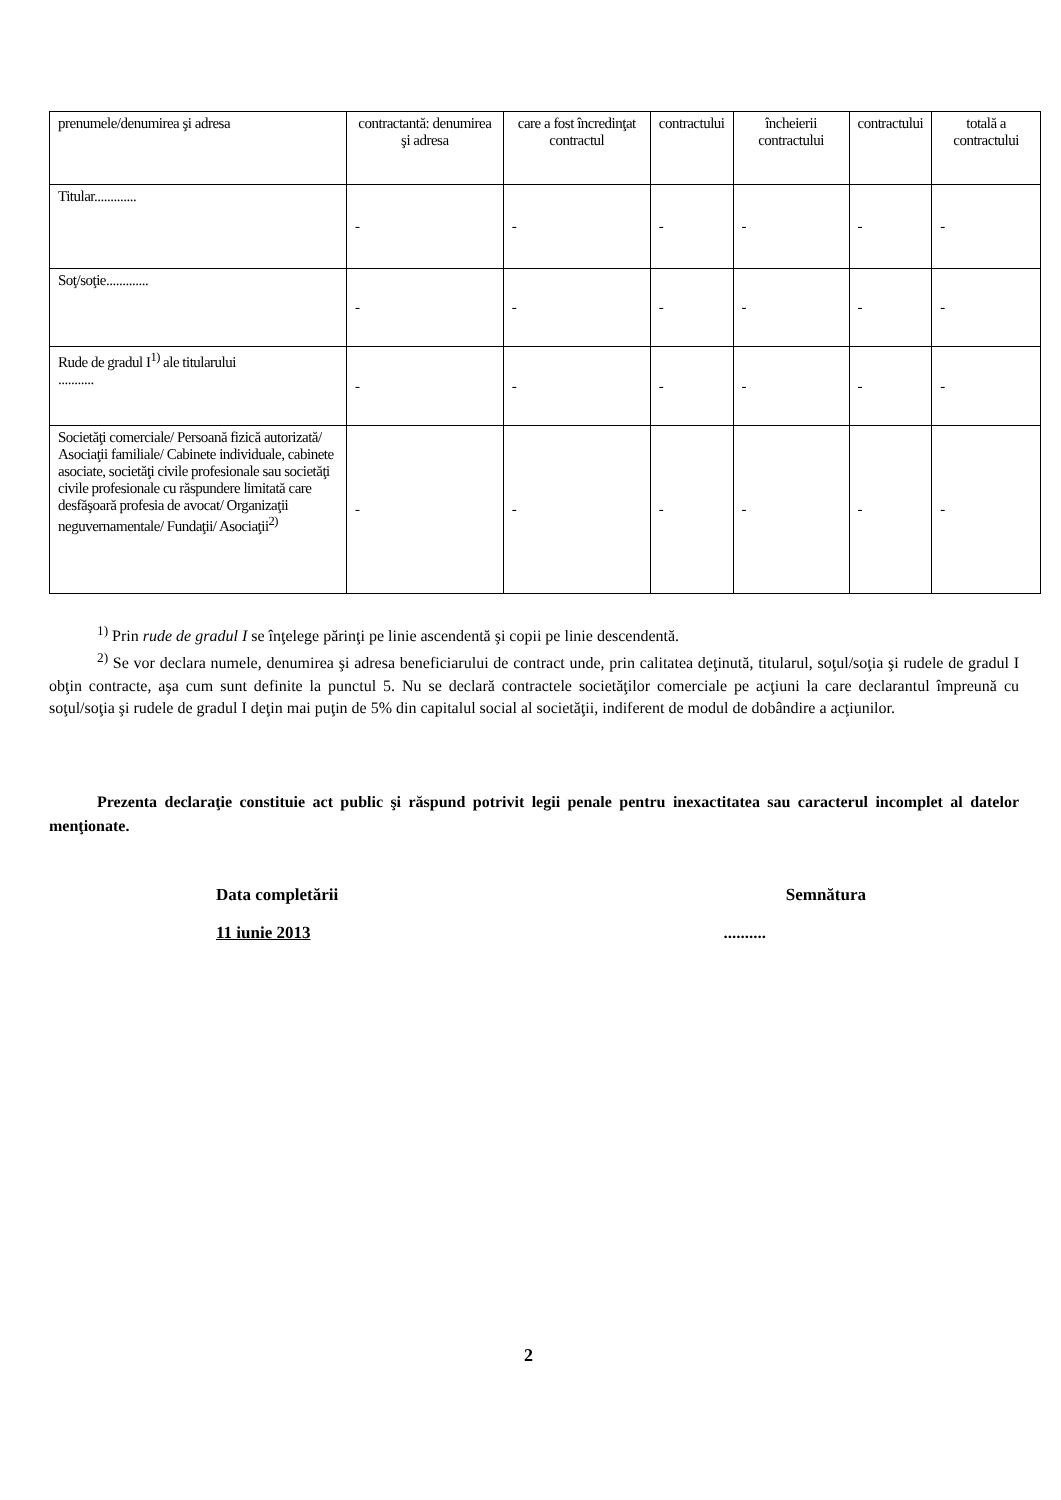| prenumele/denumirea şi adresa | contractantă: denumirea şi adresa | care a fost încredinţat contractul | contractului | încheierii contractului | contractului | totală a contractului |
| Titular............. | - | - | - | - | - | - |
| Soţ/soţie............. | - | - | - | - | - | - |
| Rude de gradul I<sup>1)</sup> ale titularului ........... | - | - | - | - | - | - |
| Societăţi comerciale/ Persoană fizică autorizată/ Asociaţii familiale/ Cabinete individuale, cabinete asociate, societăţi civile profesionale sau societăţi civile profesionale cu răspundere limitată care desfăşoară profesia de avocat/ Organizaţii neguvernamentale/ Fundaţii/ Asociaţii<sup>2)</sup> | - | - | - | - | - | - |
<sup>1)</sup> Prin rude de gradul I se înţelege părinţi pe linie ascendentă şi copii pe linie descendentă.
<sup>2)</sup> Se vor declara numele, denumirea şi adresa beneficiarului de contract unde, prin calitatea deţinută, titularul, soţul/soţia şi rudele de gradul I obţin contracte, aşa cum sunt definite la punctul 5. Nu se declară contractele societăţilor comerciale pe acţiuni la care declarantul împreună cu soţul/soţia şi rudele de gradul I deţin mai puţin de 5% din capitalul social al societăţii, indiferent de modul de dobândire a acţiunilor.
Prezenta declaraţie constituie act public şi răspund potrivit legii penale pentru inexactitatea sau caracterul incomplet al datelor menţionate.
Data completării Semnătura
11 iunie 2013..........
2